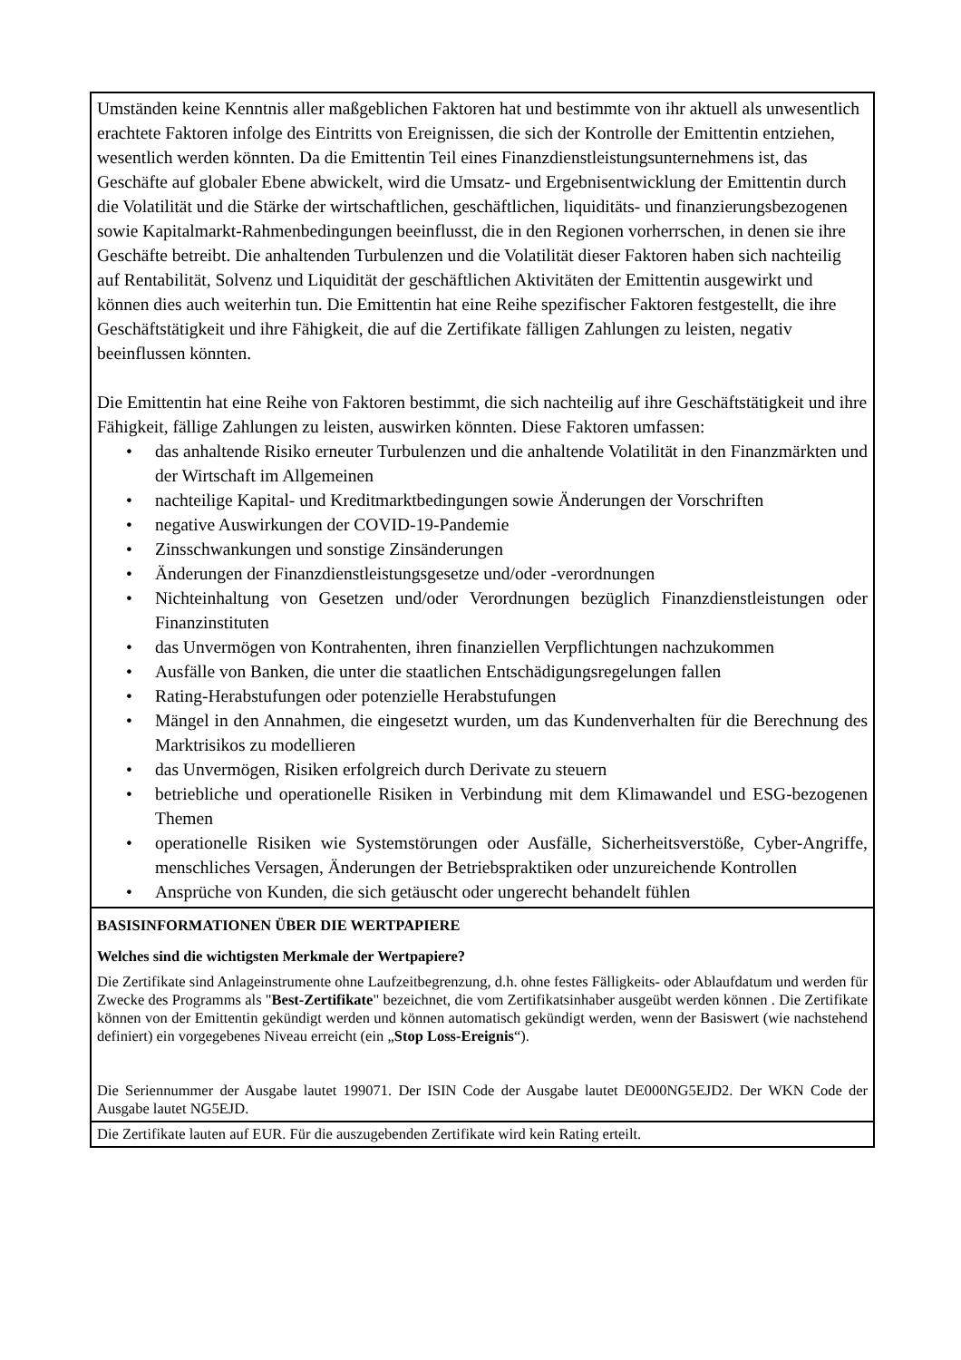| Umständen keine Kenntnis aller maßgeblichen Faktoren hat und bestimmte von ihr aktuell als unwesentlich erachtete Faktoren infolge des Eintritts von Ereignissen, die sich der Kontrolle der Emittentin entziehen, wesentlich werden könnten. Da die Emittentin Teil eines Finanzdienstleistungsunternehmens ist, das Geschäfte auf globaler Ebene abwickelt, wird die Umsatz- und Ergebnisentwicklung der Emittentin durch die Volatilität und die Stärke der wirtschaftlichen, geschäftlichen, liquiditäts- und finanzierungsbezogenen sowie Kapitalmarkt-Rahmenbedingungen beeinflusst, die in den Regionen vorherrschen, in denen sie ihre Geschäfte betreibt. Die anhaltenden Turbulenzen und die Volatilität dieser Faktoren haben sich nachteilig auf Rentabilität, Solvenz und Liquidität der geschäftlichen Aktivitäten der Emittentin ausgewirkt und können dies auch weiterhin tun. Die Emittentin hat eine Reihe spezifischer Faktoren festgestellt, die ihre Geschäftstätigkeit und ihre Fähigkeit, die auf die Zertifikate fälligen Zahlungen zu leisten, negativ beeinflussen könnten. Die Emittentin hat eine Reihe von Faktoren bestimmt, die sich nachteilig auf ihre Geschäftstätigkeit und ihre Fähigkeit, fällige Zahlungen zu leisten, auswirken könnten. Diese Faktoren umfassen: • das anhaltende Risiko erneuter Turbulenzen und die anhaltende Volatilität in den Finanzmärkten und der Wirtschaft im Allgemeinen • nachteilige Kapital- und Kreditmarktbedingungen sowie Änderungen der Vorschriften • negative Auswirkungen der COVID-19-Pandemie • Zinsschwankungen und sonstige Zinsänderungen • Änderungen der Finanzdienstleistungsgesetze und/oder -verordnungen • Nichteinhaltung von Gesetzen und/oder Verordnungen bezüglich Finanzdienstleistungen oder Finanzinstituten • das Unvermögen von Kontrahenten, ihren finanziellen Verpflichtungen nachzukommen • Ausfälle von Banken, die unter die staatlichen Entschädigungsregelungen fallen • Rating-Herabstufungen oder potenzielle Herabstufungen • Mängel in den Annahmen, die eingesetzt wurden, um das Kundenverhalten für die Berechnung des Marktrisikos zu modellieren • das Unvermögen, Risiken erfolgreich durch Derivate zu steuern • betriebliche und operationelle Risiken in Verbindung mit dem Klimawandel und ESG-bezogenen Themen • operationelle Risiken wie Systemstörungen oder Ausfälle, Sicherheitsverstöße, Cyber-Angriffe, menschliches Versagen, Änderungen der Betriebspraktiken oder unzureichende Kontrollen • Ansprüche von Kunden, die sich getäuscht oder ungerecht behandelt fühlen |
| BASISINFORMATIONEN ÜBER DIE WERTPAPIERE Welches sind die wichtigsten Merkmale der Wertpapiere? Die Zertifikate sind Anlageinstrumente ohne Laufzeitbegrenzung, d.h. ohne festes Fälligkeits- oder Ablaufdatum und werden für Zwecke des Programms als " Best-Zertifikate " bezeichnet, die vom Zertifikatsinhaber ausgeübt werden können . Die Zertifikate können von der Emittentin gekündigt werden und können automatisch gekündigt werden, wenn der Basiswert (wie nachstehend definiert) ein vorgegebenes Niveau erreicht (ein „ Stop Loss-Ereignis “). Die Seriennummer der Ausgabe lautet 199071. Der ISIN Code der Ausgabe lautet DE000NG5EJD2. Der WKN Code der Ausgabe lautet NG5EJD. |
| Die Zertifikate lauten auf EUR. Für die auszugebenden Zertifikate wird kein Rating erteilt. |